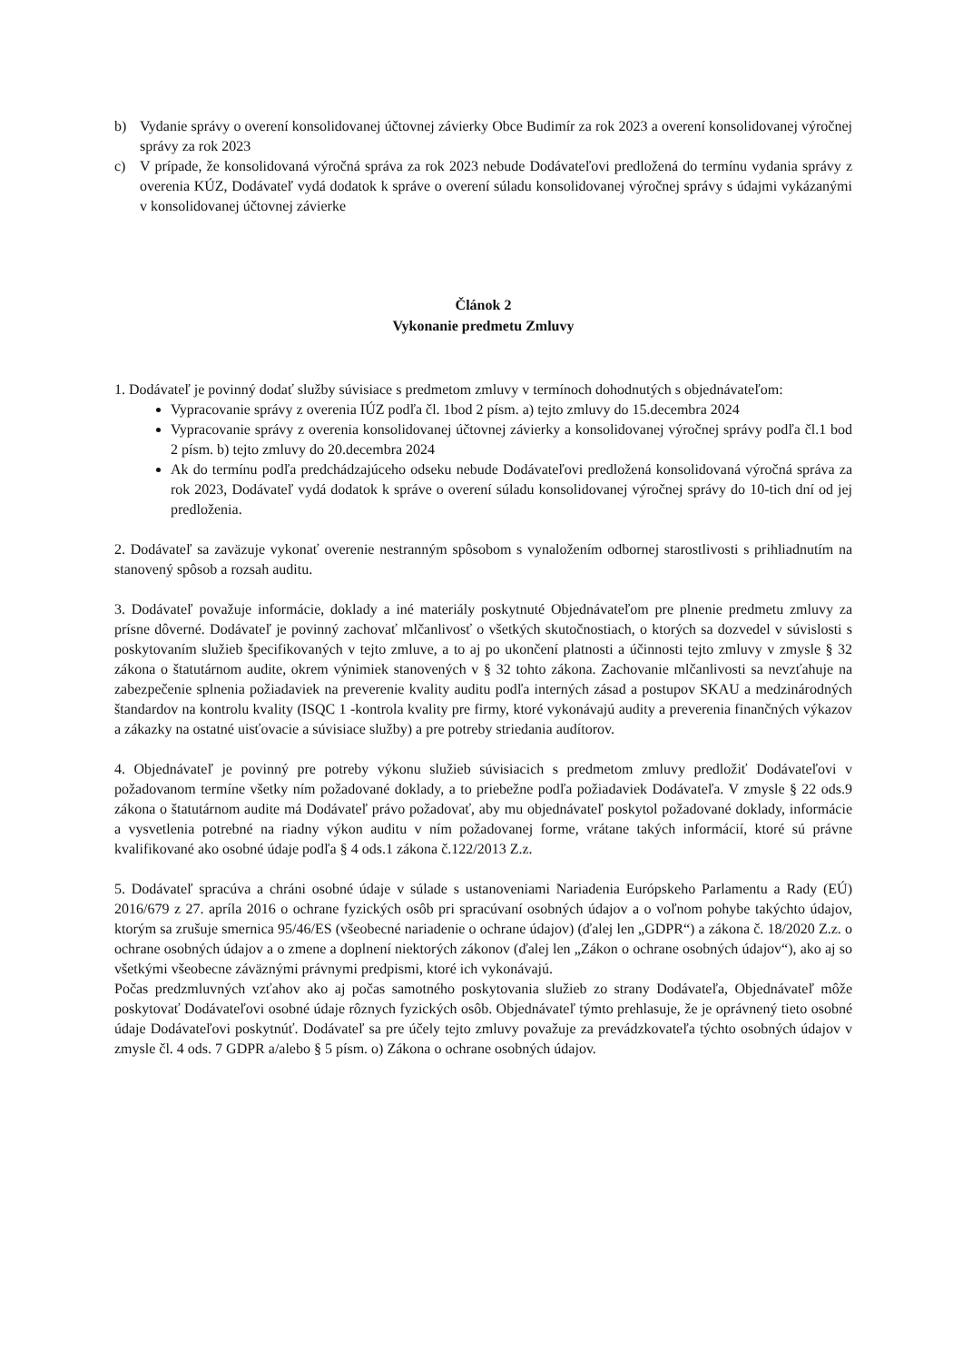b) Vydanie správy o overení konsolidovanej účtovnej závierky Obce Budimír za rok 2023 a overení konsolidovanej výročnej správy za rok 2023
c) V prípade, že konsolidovaná výročná správa za rok 2023 nebude Dodávateľovi predložená do termínu vydania správy z overenia KÚZ, Dodávateľ vydá dodatok k správe o overení súladu konsolidovanej výročnej správy s údajmi vykázanými v konsolidovanej účtovnej závierke
Článok 2
Vykonanie predmetu Zmluvy
1. Dodávateľ je povinný dodať služby súvisiace s predmetom zmluvy v termínoch dohodnutých s objednávateľom:
Vypracovanie správy z overenia IÚZ podľa čl. 1bod 2 písm. a) tejto zmluvy do 15.decembra 2024
Vypracovanie správy z overenia konsolidovanej účtovnej závierky a konsolidovanej výročnej správy podľa čl.1 bod 2 písm. b) tejto zmluvy do 20.decembra 2024
Ak do termínu podľa predchádzajúceho odseku nebude Dodávateľovi predložená konsolidovaná výročná správa za rok 2023, Dodávateľ vydá dodatok k správe o overení súladu konsolidovanej výročnej správy do 10-tich dní od jej predloženia.
2. Dodávateľ sa zaväzuje vykonať overenie nestranným spôsobom s vynaložením odbornej starostlivosti s prihliadnutím na stanovený spôsob a rozsah auditu.
3. Dodávateľ považuje informácie, doklady a iné materiály poskytnuté Objednávateľom pre plnenie predmetu zmluvy za prísne dôverné. Dodávateľ je povinný zachovať mlčanlivosť o všetkých skutočnostiach, o ktorých sa dozvedel v súvislosti s poskytovaním služieb špecifikovaných v tejto zmluve, a to aj po ukončení platnosti a účinnosti tejto zmluvy v zmysle § 32 zákona o štatutárnom audite, okrem výnimiek stanovených v § 32 tohto zákona. Zachovanie mlčanlivosti sa nevzťahuje na zabezpečenie splnenia požiadaviek na preverenie kvality auditu podľa interných zásad a postupov SKAU a medzinárodných štandardov na kontrolu kvality (ISQC 1 -kontrola kvality pre firmy, ktoré vykonávajú audity a preverenia finančných výkazov a zákazky na ostatné uisťovacie a súvisiace služby) a pre potreby striedania audítorov.
4. Objednávateľ je povinný pre potreby výkonu služieb súvisiacich s predmetom zmluvy predložiť Dodávateľovi v požadovanom termíne všetky ním požadované doklady, a to priebežne podľa požiadaviek Dodávateľa. V zmysle § 22 ods.9 zákona o štatutárnom audite má Dodávateľ právo požadovať, aby mu objednávateľ poskytol požadované doklady, informácie a vysvetlenia potrebné na riadny výkon auditu v ním požadovanej forme, vrátane takých informácií, ktoré sú právne kvalifikované ako osobné údaje podľa § 4 ods.1 zákona č.122/2013 Z.z.
5. Dodávateľ spracúva a chráni osobné údaje v súlade s ustanoveniami Nariadenia Európskeho Parlamentu a Rady (EÚ) 2016/679 z 27. apríla 2016 o ochrane fyzických osôb pri spracúvaní osobných údajov a o voľnom pohybe takýchto údajov, ktorým sa zrušuje smernica 95/46/ES (všeobecné nariadenie o ochrane údajov) (ďalej len „GDPR“) a zákona č. 18/2020 Z.z. o ochrane osobných údajov a o zmene a doplnení niektorých zákonov (ďalej len „Zákon o ochrane osobných údajov“), ako aj so všetkými všeobecne záväznými právnymi predpismi, ktoré ich vykonávajú.
Počas predzmluvných vzťahov ako aj počas samotného poskytovania služieb zo strany Dodávateľa, Objednávateľ môže poskytovať Dodávateľovi osobné údaje rôznych fyzických osôb. Objednávateľ týmto prehlasuje, že je oprávnený tieto osobné údaje Dodávateľovi poskytnúť. Dodávateľ sa pre účely tejto zmluvy považuje za prevádzkovateľa týchto osobných údajov v zmysle čl. 4 ods. 7 GDPR a/alebo § 5 písm. o) Zákona o ochrane osobných údajov.